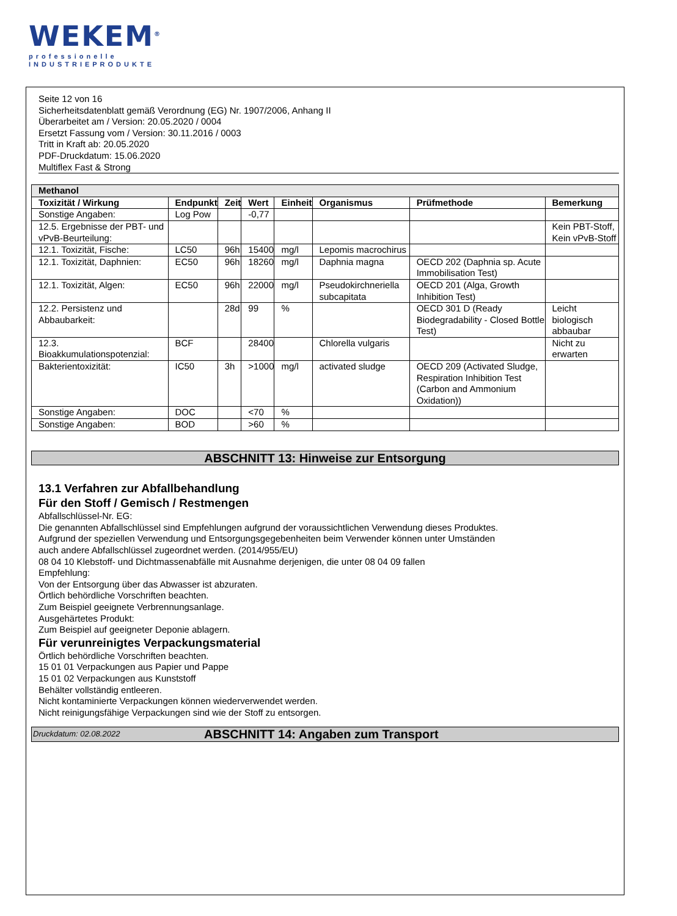WEKEM<sup>®</sup>
professionelle
INDUSTRIEPRODUKTE
Seite 12 von 16
Sicherheitsdatenblatt gemäß Verordnung (EG) Nr. 1907/2006, Anhang II
Überarbeitet am / Version: 20.05.2020 / 0004
Ersetzt Fassung vom / Version: 30.11.2016 / 0003
Tritt in Kraft ab: 20.05.2020
PDF-Druckdatum: 15.06.2020
Multiflex Fast & Strong
| Methanol | | | | | | | |
| Toxizität / Wirkung | Endpunkt | Zeit | Wert | Einheit | Organismus | Prüfmethode | Bemerkung |
| Sonstige Angaben: | Log Pow | | -0,77 | | | | |
| 12.5. Ergebnisse der PBT- und vPvB-Beurteilung: | | | | | | | Kein PBT-Stoff, Kein vPvB-Stoff |
| 12.1. Toxizität, Fische: | LC50 | 96h | 15400 | mg/l | Lepomis macrochirus | | |
| 12.1. Toxizität, Daphnien: | EC50 | 96h | 18260 | mg/l | Daphnia magna | OECD 202 (Daphnia sp. Acute Immobilisation Test) | |
| 12.1. Toxizität, Algen: | EC50 | 96h | 22000 | mg/l | Pseudokirchneriella subcapitata | OECD 201 (Alga, Growth Inhibition Test) | |
| 12.2. Persistenz und Abbaubarkeit: | | 28d | 99 | % | | OECD 301 D (Ready Biodegradability - Closed Bottle Test) | Leicht biologisch abbaubar |
| 12.3. Bioakkumulationspotenzial: | BCF | | 28400 | | Chlorella vulgaris | | Nicht zu erwarten |
| Bakterientoxizität: | IC50 | 3h | >1000 | mg/l | activated sludge | OECD 209 (Activated Sludge, Respiration Inhibition Test (Carbon and Ammonium Oxidation)) | |
| Sonstige Angaben: | DOC | | <70 | % | | | |
| Sonstige Angaben: | BOD | | >60 | % | | | |
ABSCHNITT 13: Hinweise zur Entsorgung
13.1 Verfahren zur Abfallbehandlung
Für den Stoff / Gemisch / Restmengen
Abfallschlüssel-Nr. EG:
Die genannten Abfallschlüssel sind Empfehlungen aufgrund der voraussichtlichen Verwendung dieses Produktes.
Aufgrund der speziellen Verwendung und Entsorgungsgegebenheiten beim Verwender können unter Umständen
auch andere Abfallschlüssel zugeordnet werden. (2014/955/EU)
08 04 10 Klebstoff- und Dichtmassenabfälle mit Ausnahme derjenigen, die unter 08 04 09 fallen
Empfehlung:
Von der Entsorgung über das Abwasser ist abzuraten.
Örtlich behördliche Vorschriften beachten.
Zum Beispiel geeignete Verbrennungsanlage.
Ausgehärtetes Produkt:
Zum Beispiel auf geeigneter Deponie ablagern.
Für verunreinigtes Verpackungsmaterial
Örtlich behördliche Vorschriften beachten.
15 01 01 Verpackungen aus Papier und Pappe
15 01 02 Verpackungen aus Kunststoff
Behälter vollständig entleeren.
Nicht kontaminierte Verpackungen können wiederverwendet werden.
Nicht reinigungsfähige Verpackungen sind wie der Stoff zu entsorgen.
Druckdatum: 02.08.2022 ABSCHNITT 14: Angaben zum Transport